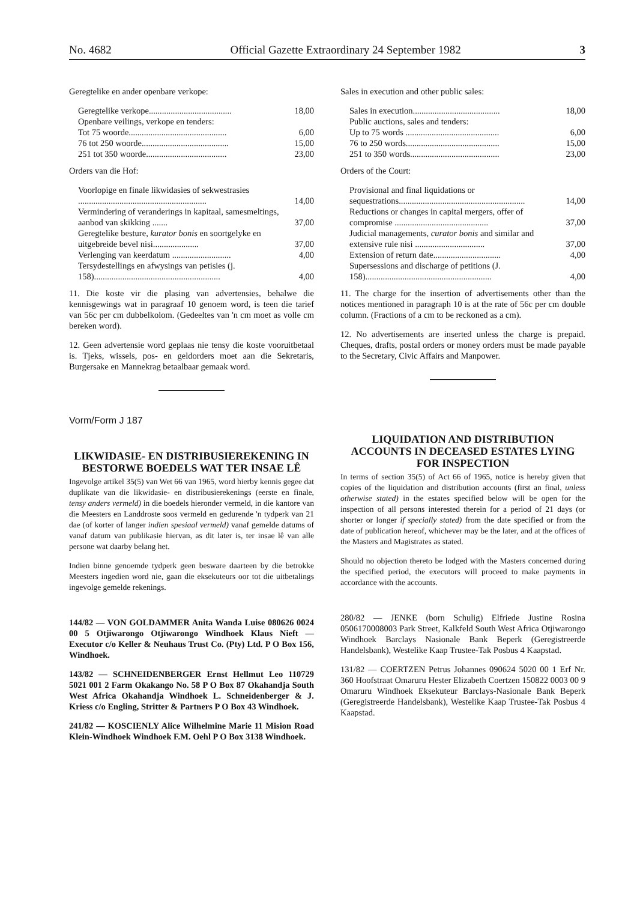No. 4682 Official Gazette Extraordinary 24 September 1982 3
Geregtelike en ander openbare verkope:
| Geregtelike verkope...................................... | 18,00 |
| Openbare veilings, verkope en tenders: | |
| Tot 75 woorde............................................. | 6,00 |
| 76 tot 250 woorde........................................ | 15,00 |
| 251 tot 350 woorde..................................... | 23,00 |
Orders van die Hof:
| Voorlopige en finale likwidasies of sekwestrasies ........................................................... | 14,00 |
| Vermindering of veranderings in kapitaal, samesmeltings, aanbod van skikking ....... | 37,00 |
| Geregtelike besture, kurator bonis en soortgelyke en uitgebreide bevel nisi..................... | 37,00 |
| Verlenging van keerdatum ........................... | 4,00 |
| Tersydestellings en afwysings van petisies (j. 158).......................................................... | 4,00 |
11. Die koste vir die plasing van advertensies, behalwe die kennisgewings wat in paragraaf 10 genoem word, is teen die tarief van 56c per cm dubbelkolom. (Gedeeltes van 'n cm moet as volle cm bereken word).
12. Geen advertensie word geplaas nie tensy die koste vooruitbetaal is. Tjeks, wissels, pos- en geldorders moet aan die Sekretaris, Burgersake en Mannekrag betaalbaar gemaak word.
Vorm/Form J 187
LIKWIDASIE- EN DISTRIBUSIEREKENING IN BESTORWE BOEDELS WAT TER INSAE LÊ
Ingevolge artikel 35(5) van Wet 66 van 1965, word hierby kennis gegee dat duplikate van die likwidasie- en distribusierekenings (eerste en finale, tensy anders vermeld) in die boedels hieronder vermeld, in die kantore van die Meesters en Landdroste soos vermeld en gedurende 'n tydperk van 21 dae (of korter of langer indien spesiaal vermeld) vanaf gemelde datums of vanaf datum van publikasie hiervan, as dit later is, ter insae lê van alle persone wat daarby belang het.
Indien binne genoemde tydperk geen besware daarteen by die betrokke Meesters ingedien word nie, gaan die eksekuteurs oor tot die uitbetalings ingevolge gemelde rekenings.
144/82 — VON GOLDAMMER Anita Wanda Luise 080626 0024 00 5 Otjiwarongo Otjiwarongo Windhoek Klaus Nieft — Executor c/o Keller & Neuhaus Trust Co. (Pty) Ltd. P O Box 156, Windhoek.
143/82 — SCHNEIDENBERGER Ernst Hellmut Leo 110729 5021 001 2 Farm Okakango No. 58 P O Box 87 Okahandja South West Africa Okahandja Windhoek L. Schneidenberger & J. Kriess c/o Engling, Stritter & Partners P O Box 43 Windhoek.
241/82 — KOSCIENLY Alice Wilhelmine Marie 11 Mision Road Klein-Windhoek Windhoek F.M. Oehl P O Box 3138 Windhoek.
Sales in execution and other public sales:
| Sales in execution........................................ | 18,00 |
| Public auctions, sales and tenders: | |
| Up to 75 words ........................................... | 6,00 |
| 76 to 250 words........................................... | 15,00 |
| 251 to 350 words......................................... | 23,00 |
Orders of the Court:
| Provisional and final liquidations or sequestrations.......................................................... | 14,00 |
| Reductions or changes in capital mergers, offer of compromise ........................................... | 37,00 |
| Judicial managements, curator bonis and similar and extensive rule nisi ................................ | 37,00 |
| Extension of return date............................... | 4,00 |
| Supersessions and discharge of petitions (J. 158).......................................................... | 4,00 |
11. The charge for the insertion of advertisements other than the notices mentioned in paragraph 10 is at the rate of 56c per cm double column. (Fractions of a cm to be reckoned as a cm).
12. No advertisements are inserted unless the charge is prepaid. Cheques, drafts, postal orders or money orders must be made payable to the Secretary, Civic Affairs and Manpower.
LIQUIDATION AND DISTRIBUTION ACCOUNTS IN DECEASED ESTATES LYING FOR INSPECTION
In terms of section 35(5) of Act 66 of 1965, notice is hereby given that copies of the liquidation and distribution accounts (first an final, unless otherwise stated) in the estates specified below will be open for the inspection of all persons interested therein for a period of 21 days (or shorter or longer if specially stated) from the date specified or from the date of publication hereof, whichever may be the later, and at the offices of the Masters and Magistrates as stated.
Should no objection thereto be lodged with the Masters concerned during the specified period, the executors will proceed to make payments in accordance with the accounts.
280/82 — JENKE (born Schulig) Elfriede Justine Rosina 0506170008003 Park Street, Kalkfeld South West Africa Otjiwarongo Windhoek Barclays Nasionale Bank Beperk (Geregistreerde Handelsbank), Westelike Kaap Trustee-Tak Posbus 4 Kaapstad.
131/82 — COERTZEN Petrus Johannes 090624 5020 00 1 Erf Nr. 360 Hoofstraat Omaruru Hester Elizabeth Coertzen 150822 0003 00 9 Omaruru Windhoek Eksekuteur Barclays-Nasionale Bank Beperk (Geregistreerde Handelsbank), Westelike Kaap Trustee-Tak Posbus 4 Kaapstad.